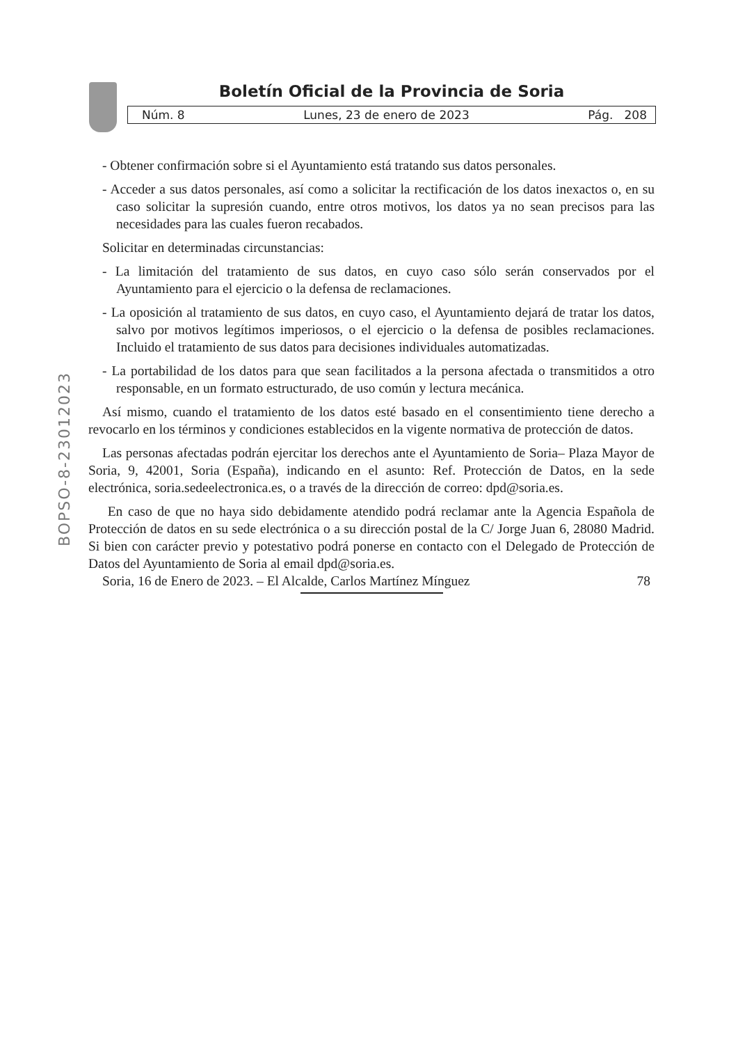Boletín Oficial de la Provincia de Soria
Núm. 8 Lunes, 23 de enero de 2023 Pág. 208
BOPSO-8-23012023
- Obtener confirmación sobre si el Ayuntamiento está tratando sus datos personales.
- Acceder a sus datos personales, así como a solicitar la rectificación de los datos inexactos o, en su caso solicitar la supresión cuando, entre otros motivos, los datos ya no sean precisos para las necesidades para las cuales fueron recabados.
Solicitar en determinadas circunstancias:
- La limitación del tratamiento de sus datos, en cuyo caso sólo serán conservados por el Ayuntamiento para el ejercicio o la defensa de reclamaciones.
- La oposición al tratamiento de sus datos, en cuyo caso, el Ayuntamiento dejará de tratar los datos, salvo por motivos legítimos imperiosos, o el ejercicio o la defensa de posibles reclamaciones. Incluido el tratamiento de sus datos para decisiones individuales automatizadas.
- La portabilidad de los datos para que sean facilitados a la persona afectada o transmitidos a otro responsable, en un formato estructurado, de uso común y lectura mecánica.
Así mismo, cuando el tratamiento de los datos esté basado en el consentimiento tiene derecho a revocarlo en los términos y condiciones establecidos en la vigente normativa de protección de datos.
Las personas afectadas podrán ejercitar los derechos ante el Ayuntamiento de Soria– Plaza Mayor de Soria, 9, 42001, Soria (España), indicando en el asunto: Ref. Protección de Datos, en la sede electrónica, soria.sedeelectronica.es, o a través de la dirección de correo: dpd@soria.es.
En caso de que no haya sido debidamente atendido podrá reclamar ante la Agencia Española de Protección de datos en su sede electrónica o a su dirección postal de la C/ Jorge Juan 6, 28080 Madrid. Si bien con carácter previo y potestativo podrá ponerse en contacto con el Delegado de Protección de Datos del Ayuntamiento de Soria al email dpd@soria.es.
Soria, 16 de Enero de 2023. – El Alcalde, Carlos Martínez Mínguez 78